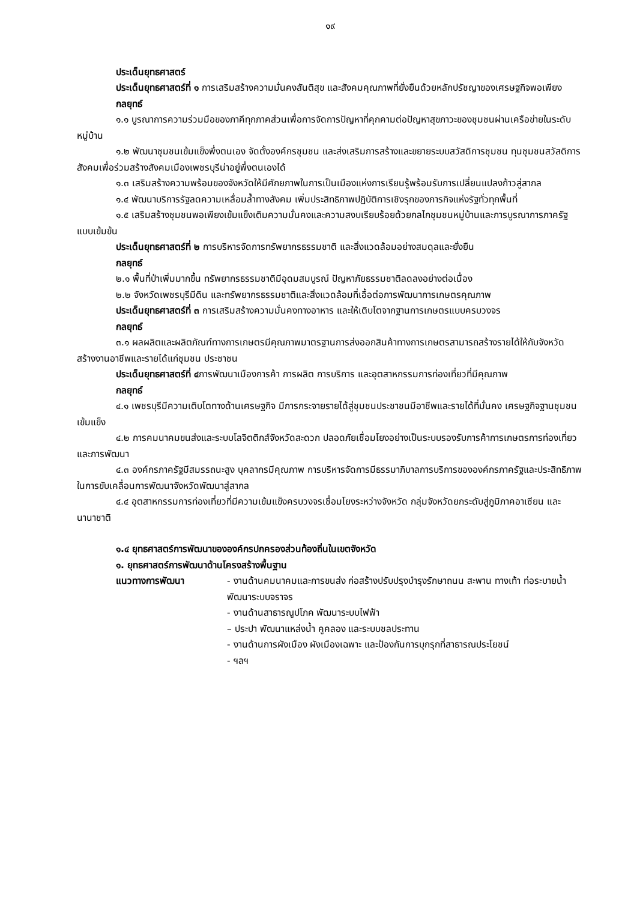๑๙
ประเด็นยุทธศาสตร์
ประเด็นยุทธศาสตร์ที่ ๑ การเสริมสร้างความมั่นคงสันติสุข และสังคมคุณภาพที่ยั่งยืนด้วยหลักปรัชญาของเศรษฐกิจพอเพียง
กลยุทธ์
๑.๑ บูรณาการความร่วมมือของภาคีทุกภาคส่วนเพื่อการจัดการปัญหาที่คุกคามต่อปัญหาสุขภาวะของชุมชนผ่านเครือข่ายในระดับหมู่บ้าน
๑.๒ พัฒนาชุมชนเข้มแข็งพึ่งตนเอง จัดตั้งองค์กรชุมชน และส่งเสริมการสร้างและขยายระบบสวัสดิการชุมชน ทุนชุมชนสวัสดิการสังคมเพื่อร่วมสร้างสังคมเมืองเพชรบุรีน่าอยู่พึ่งตนเองได้
๑.๓ เสริมสร้างความพร้อมของจังหวัดให้มีศักยภาพในการเป็นเมืองแห่งการเรียนรู้พร้อมรับการเปลี่ยนแปลงก้าวสู่สากล
๑.๔ พัฒนาบริการรัฐลดความเหลื่อมล้ำทางสังคม เพิ่มประสิทธิภาพปฏิบัติการเชิงรุกของภารกิจแห่งรัฐทั่วทุกพื้นที่
๑.๕ เสริมสร้างชุมชนพอเพียงเข้มแข็งเติมความมั่นคงและความสงบเรียบร้อยด้วยกลไกชุมชนหมู่บ้านและการบูรณาการภาครัฐแบบเข้มข้น
ประเด็นยุทธศาสตร์ที่ ๒ การบริหารจัดการทรัพยากรธรรมชาติ และสิ่งแวดล้อมอย่างสมดุลและยั่งยืน
กลยุทธ์
๒.๑ พื้นที่ป่าเพิ่มมากขึ้น ทรัพยากรธรรมชาติมีอุดมสมบูรณ์ ปัญหาภัยธรรมชาติลดลงอย่างต่อเนื่อง
๒.๒ จังหวัดเพชรบุรีมีดิน และทรัพยากรธรรมชาติและสิ่งแวดล้อมที่เอื้อต่อการพัฒนาการเกษตรคุณภาพ
ประเด็นยุทธศาสตร์ที่ ๓ การเสริมสร้างความมั่นคงทางอาหาร และให้เติบโตจากฐานการเกษตรแบบครบวงจร
กลยุทธ์
๓.๑ ผลผลิตและผลิตภัณฑ์ทางการเกษตรมีคุณภาพมาตรฐานการส่งออกสินค้าทางการเกษตรสามารถสร้างรายได้ให้กับจังหวัด สร้างงานอาชีพและรายได้แก่ชุมชน ประชาชน
ประเด็นยุทธศาสตร์ที่ ๔การพัฒนาเมืองการค้า การผลิต การบริการ และอุตสาหกรรมการท่องเที่ยวที่มีคุณภาพ
กลยุทธ์
๔.๑ เพชรบุรีมีความเติบโตทางด้านเศรษฐกิจ มีการกระจายรายได้สู่ชุมชนประชาชนมีอาชีพและรายได้ที่มั่นคง เศรษฐกิจฐานชุมชนเข้มแข็ง
๔.๒ การคมนาคมขนส่งและระบบโลจิตติกส์จังหวัดสะดวก ปลอดภัยเชื่อมโยงอย่างเป็นระบบรองรับการค้าการเกษตรการท่องเที่ยว และการพัฒนา
๔.๓ องค์กรภาครัฐมีสมรรถนะสูง บุคลากรมีคุณภาพ การบริหารจัดการมีธรรมาภิบาลการบริการขององค์กรภาครัฐและประสิทธิภาพในการขับเคลื่อนการพัฒนาจังหวัดพัฒนาสู่สากล
๔.๔ อุตสาหกรรมการท่องเที่ยวที่มีความเข้มแข็งครบวงจรเชื่อมโยงระหว่างจังหวัด กลุ่มจังหวัดยกระดับสู่ภูมิภาคอาเซียน และนานาชาติ
๑.๔ ยุทธศาสตร์การพัฒนาขององค์กรปกครองส่วนท้องถิ่นในเขตจังหวัด
๑. ยุทธศาสตร์การพัฒนาด้านโครงสร้างพื้นฐาน
แนวทางการพัฒนา - งานด้านคมนาคมและการขนส่ง ก่อสร้างปรับปรุงบำรุงรักษาถนน สะพาน ทางเท้า ท่อระบายน้ำ พัฒนาระบบจราจร
- งานด้านสาธารณูปโภค พัฒนาระบบไฟฟ้า
– ประปา พัฒนาแหล่งน้ำ คูคลอง และระบบชลประทาน
- งานด้านการผังเมือง ผังเมืองเฉพาะ และป้องกันการบุกรุกที่สาธารณประโยชน์
- ฯลฯ